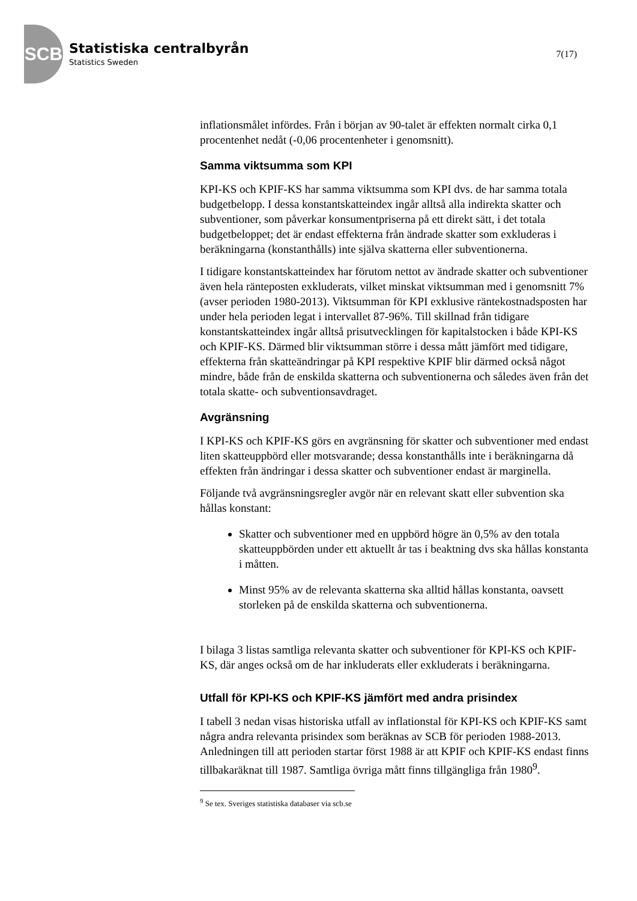SCB
Statistiska centralbyrån
Statistics Sweden
7(17)
inflationsmålet infördes. Från i början av 90-talet är effekten normalt cirka 0,1 procentenhet nedåt (-0,06 procentenheter i genomsnitt).
Samma viktsumma som KPI
KPI-KS och KPIF-KS har samma viktsumma som KPI dvs. de har samma totala budgetbelopp. I dessa konstantskatteindex ingår alltså alla indirekta skatter och subventioner, som påverkar konsumentpriserna på ett direkt sätt, i det totala budgetbeloppet; det är endast effekterna från ändrade skatter som exkluderas i beräkningarna (konstanthålls) inte själva skatterna eller subventionerna.
I tidigare konstantskatteindex har förutom nettot av ändrade skatter och subventioner även hela ränteposten exkluderats, vilket minskat viktsumman med i genomsnitt 7% (avser perioden 1980-2013). Viktsumman för KPI exklusive räntekostnadsposten har under hela perioden legat i intervallet 87-96%. Till skillnad från tidigare konstantskatteindex ingår alltså prisutvecklingen för kapitalstocken i både KPI-KS och KPIF-KS. Därmed blir viktsumman större i dessa mått jämfört med tidigare, effekterna från skatteändringar på KPI respektive KPIF blir därmed också något mindre, både från de enskilda skatterna och subventionerna och således även från det totala skatte- och subventionsavdraget.
Avgränsning
I KPI-KS och KPIF-KS görs en avgränsning för skatter och subventioner med endast liten skatteuppbörd eller motsvarande; dessa konstanthålls inte i beräkningarna då effekten från ändringar i dessa skatter och subventioner endast är marginella.
Följande två avgränsningsregler avgör när en relevant skatt eller subvention ska hållas konstant:
Skatter och subventioner med en uppbörd högre än 0,5% av den totala skatteuppbörden under ett aktuellt år tas i beaktning dvs ska hållas konstanta i måtten.
Minst 95% av de relevanta skatterna ska alltid hållas konstanta, oavsett storleken på de enskilda skatterna och subventionerna.
I bilaga 3 listas samtliga relevanta skatter och subventioner för KPI-KS och KPIF-KS, där anges också om de har inkluderats eller exkluderats i beräkningarna.
Utfall för KPI-KS och KPIF-KS jämfört med andra prisindex
I tabell 3 nedan visas historiska utfall av inflationstal för KPI-KS och KPIF-KS samt några andra relevanta prisindex som beräknas av SCB för perioden 1988-2013. Anledningen till att perioden startar först 1988 är att KPIF och KPIF-KS endast finns tillbakaräknat till 1987. Samtliga övriga mått finns tillgängliga från 1980<sup>9</sup>.
<sup>9</sup> Se tex. Sveriges statistiska databaser via scb.se